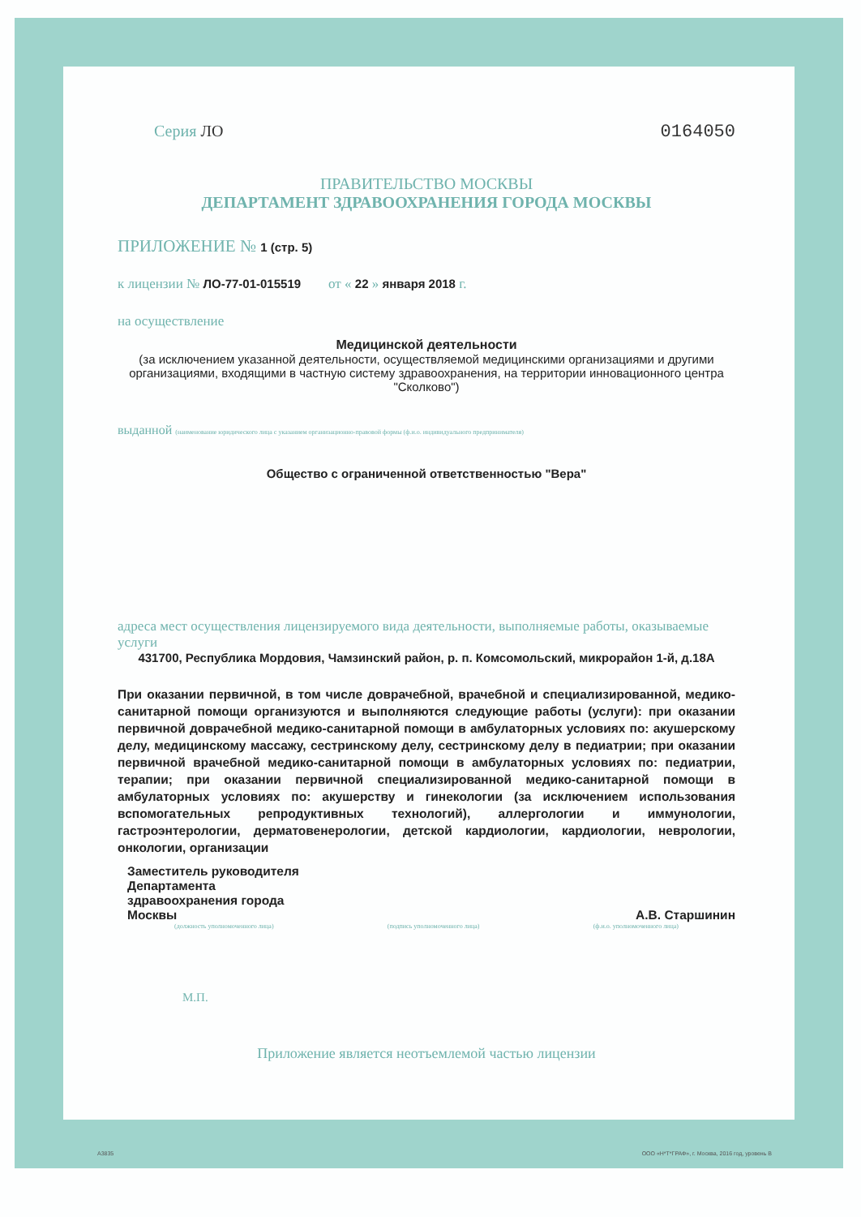Серия ЛО 0164050
ПРАВИТЕЛЬСТВО МОСКВЫ
ДЕПАРТАМЕНТ ЗДРАВООХРАНЕНИЯ ГОРОДА МОСКВЫ
ПРИЛОЖЕНИЕ № 1 (стр. 5)
к лицензии № ЛО-77-01-015519 от « 22 » января 2018 г.
на осуществление
Медицинской деятельности
(за исключением указанной деятельности, осуществляемой медицинскими организациями и другими организациями, входящими в частную систему здравоохранения, на территории инновационного центра "Сколково")
выданной (наименование юридического лица с указанием организационно-правовой формы (ф.и.о. индивидуального предпринимателя)
Общество с ограниченной ответственностью "Вера"
адреса мест осуществления лицензируемого вида деятельности, выполняемые работы, оказываемые услуги
431700, Республика Мордовия, Чамзинский район, р. п. Комсомольский, микрорайон 1-й, д.18А
При оказании первичной, в том числе доврачебной, врачебной и специализированной, медико-санитарной помощи организуются и выполняются следующие работы (услуги): при оказании первичной доврачебной медико-санитарной помощи в амбулаторных условиях по: акушерскому делу, медицинскому массажу, сестринскому делу, сестринскому делу в педиатрии; при оказании первичной врачебной медико-санитарной помощи в амбулаторных условиях по: педиатрии, терапии; при оказании первичной специализированной медико-санитарной помощи в амбулаторных условиях по: акушерству и гинекологии (за исключением использования вспомогательных репродуктивных технологий), аллергологии и иммунологии, гастроэнтерологии, дерматовенерологии, детской кардиологии, кардиологии, неврологии, онкологии, организации
Заместитель руководителя
Департамента
здравоохранения города
Москвы
А.В. Старшинин
(должность уполномоченного лица) (подпись уполномоченного лица) (ф.и.о. уполномоченного лица)
М.П.
Приложение является неотъемлемой частью лицензии
А3835
ООО «Н*Т*ГРАФ», г. Москва, 2016 год, уровень В